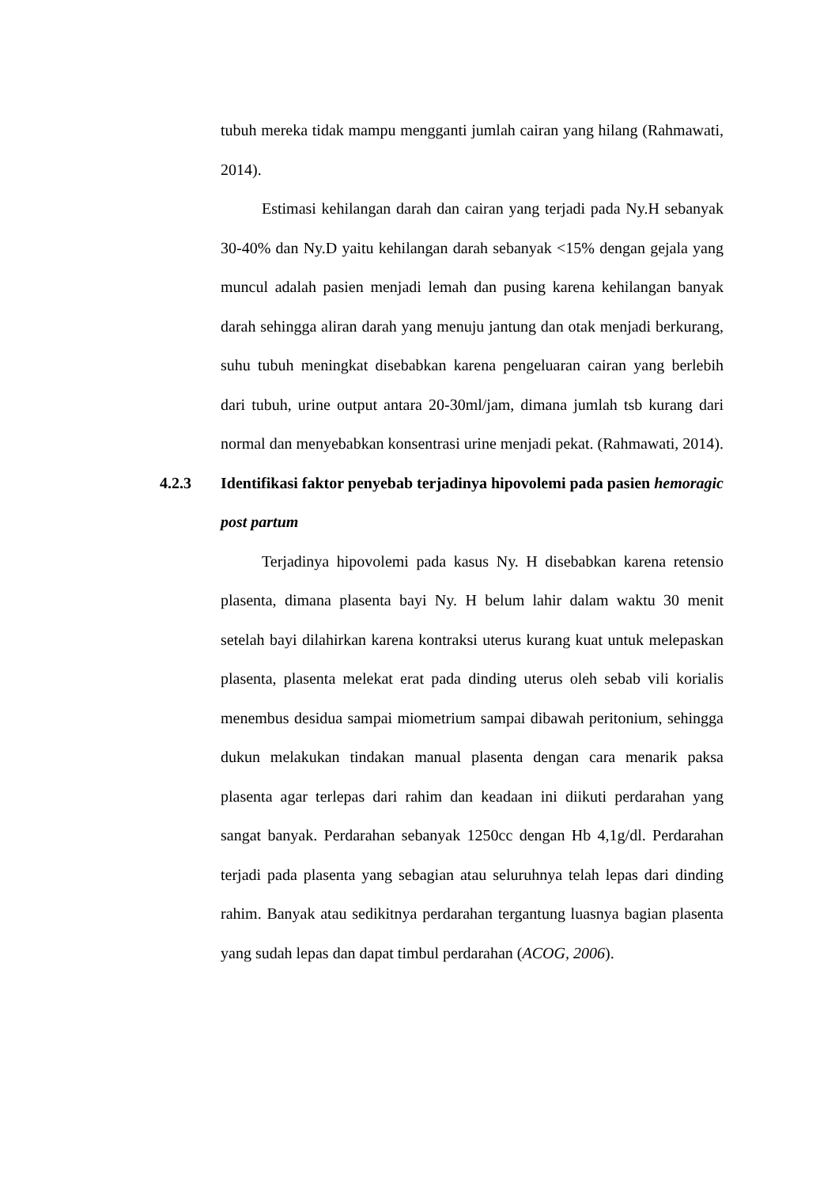tubuh mereka tidak mampu mengganti jumlah cairan yang hilang (Rahmawati, 2014).
Estimasi kehilangan darah dan cairan yang terjadi pada Ny.H sebanyak 30-40% dan Ny.D yaitu kehilangan darah sebanyak <15% dengan gejala yang muncul adalah pasien menjadi lemah dan pusing karena kehilangan banyak darah sehingga aliran darah yang menuju jantung dan otak menjadi berkurang, suhu tubuh meningkat disebabkan karena pengeluaran cairan yang berlebih dari tubuh, urine output antara 20-30ml/jam, dimana jumlah tsb kurang dari normal dan menyebabkan konsentrasi urine menjadi pekat. (Rahmawati, 2014).
4.2.3 Identifikasi faktor penyebab terjadinya hipovolemi pada pasien hemoragic post partum
Terjadinya hipovolemi pada kasus Ny. H disebabkan karena retensio plasenta, dimana plasenta bayi Ny. H belum lahir dalam waktu 30 menit setelah bayi dilahirkan karena kontraksi uterus kurang kuat untuk melepaskan plasenta, plasenta melekat erat pada dinding uterus oleh sebab vili korialis menembus desidua sampai miometrium sampai dibawah peritonium, sehingga dukun melakukan tindakan manual plasenta dengan cara menarik paksa plasenta agar terlepas dari rahim dan keadaan ini diikuti perdarahan yang sangat banyak. Perdarahan sebanyak 1250cc dengan Hb 4,1g/dl. Perdarahan terjadi pada plasenta yang sebagian atau seluruhnya telah lepas dari dinding rahim. Banyak atau sedikitnya perdarahan tergantung luasnya bagian plasenta yang sudah lepas dan dapat timbul perdarahan (ACOG, 2006).